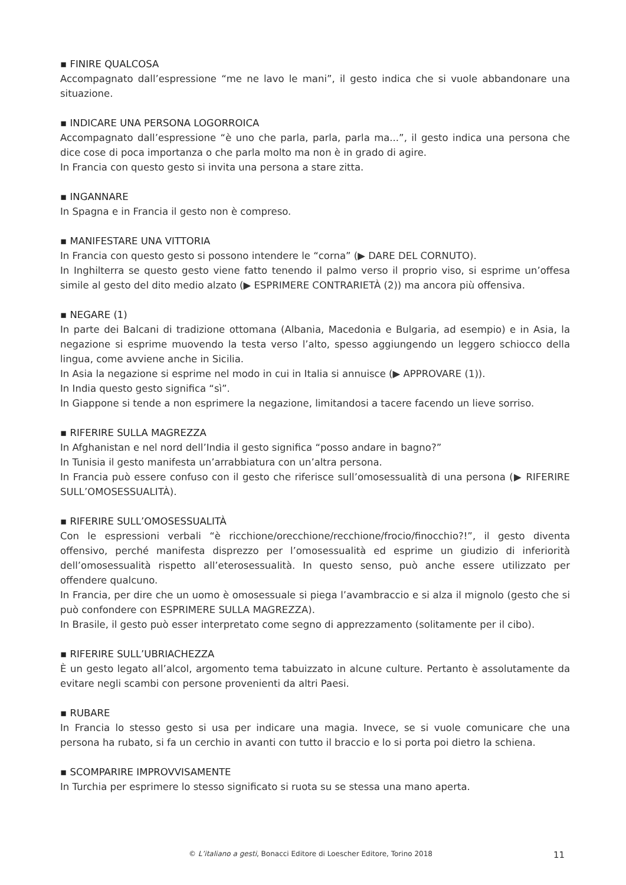▪ FINIRE QUALCOSA
Accompagnato dall’espressione “me ne lavo le mani”, il gesto indica che si vuole abbandonare una situazione.
▪ INDICARE UNA PERSONA LOGORROICA
Accompagnato dall’espressione “è uno che parla, parla, parla ma...”, il gesto indica una persona che dice cose di poca importanza o che parla molto ma non è in grado di agire.
In Francia con questo gesto si invita una persona a stare zitta.
▪ INGANNARE
In Spagna e in Francia il gesto non è compreso.
▪ MANIFESTARE UNA VITTORIA
In Francia con questo gesto si possono intendere le “corna” (▶ DARE DEL CORNUTO).
In Inghilterra se questo gesto viene fatto tenendo il palmo verso il proprio viso, si esprime un’offesa simile al gesto del dito medio alzato (▶ ESPRIMERE CONTRARIETÀ (2)) ma ancora più offensiva.
▪ NEGARE (1)
In parte dei Balcani di tradizione ottomana (Albania, Macedonia e Bulgaria, ad esempio) e in Asia, la negazione si esprime muovendo la testa verso l’alto, spesso aggiungendo un leggero schiocco della lingua, come avviene anche in Sicilia.
In Asia la negazione si esprime nel modo in cui in Italia si annuisce (▶ APPROVARE (1)).
In India questo gesto significa “sì”.
In Giappone si tende a non esprimere la negazione, limitandosi a tacere facendo un lieve sorriso.
▪ RIFERIRE SULLA MAGREZZA
In Afghanistan e nel nord dell’India il gesto significa “posso andare in bagno?”
In Tunisia il gesto manifesta un’arrabbiatura con un’altra persona.
In Francia può essere confuso con il gesto che riferisce sull’omosessualità di una persona (▶ RIFERIRE SULL’OMOSESSUALITÀ).
▪ RIFERIRE SULL’OMOSESSUALITÀ
Con le espressioni verbali “è ricchione/orecchione/recchione/frocio/finocchio?!”, il gesto diventa offensivo, perché manifesta disprezzo per l’omosessualità ed esprime un giudizio di inferiorità dell’omosessualità rispetto all’eterosessualità. In questo senso, può anche essere utilizzato per offendere qualcuno.
In Francia, per dire che un uomo è omosessuale si piega l’avambraccio e si alza il mignolo (gesto che si può confondere con ESPRIMERE SULLA MAGREZZA).
In Brasile, il gesto può esser interpretato come segno di apprezzamento (solitamente per il cibo).
▪ RIFERIRE SULL’UBRIACHEZZA
È un gesto legato all’alcol, argomento tema tabuizzato in alcune culture. Pertanto è assolutamente da evitare negli scambi con persone provenienti da altri Paesi.
▪ RUBARE
In Francia lo stesso gesto si usa per indicare una magia. Invece, se si vuole comunicare che una persona ha rubato, si fa un cerchio in avanti con tutto il braccio e lo si porta poi dietro la schiena.
▪ SCOMPARIRE IMPROVVISAMENTE
In Turchia per esprimere lo stesso significato si ruota su se stessa una mano aperta.
© L’italiano a gesti, Bonacci Editore di Loescher Editore, Torino 2018 11